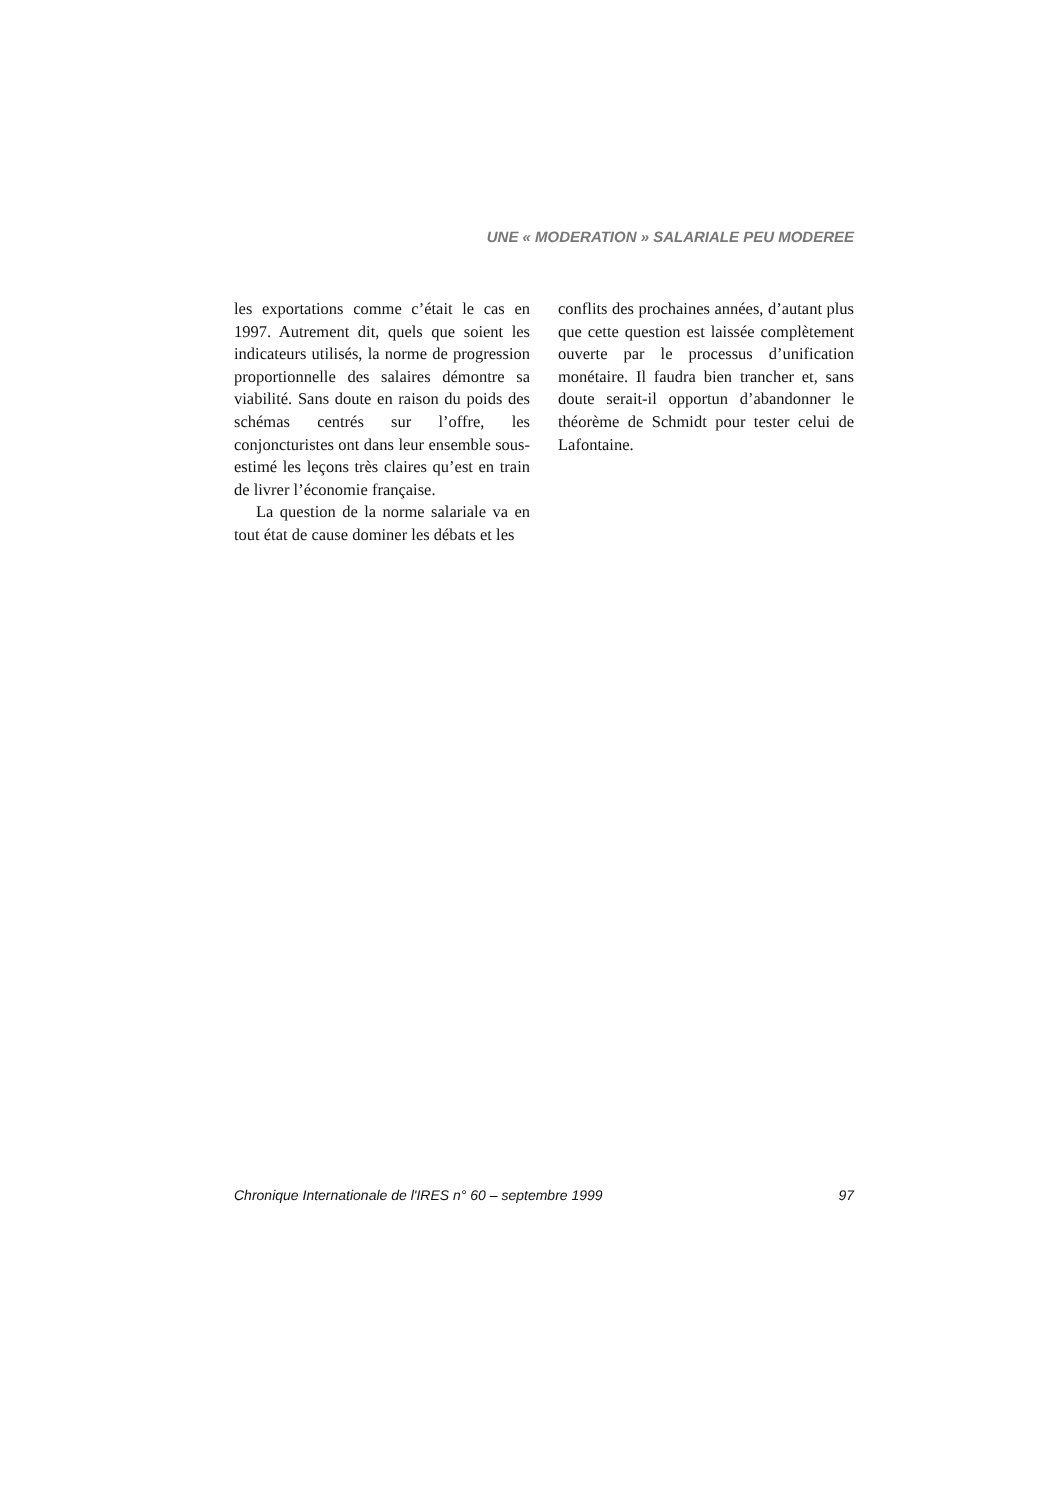UNE « MODERATION » SALARIALE PEU MODEREE
les exportations comme c’était le cas en 1997. Autrement dit, quels que soient les indicateurs utilisés, la norme de progression proportionnelle des salaires démontre sa viabilité. Sans doute en raison du poids des schémas centrés sur l’offre, les conjoncturistes ont dans leur ensemble sous-estimé les leçons très claires qu’est en train de livrer l’économie française.
La question de la norme salariale va en tout état de cause dominer les débats et les
conflits des prochaines années, d’autant plus que cette question est laissée complètement ouverte par le processus d’unification monétaire. Il faudra bien trancher et, sans doute serait-il opportun d’abandonner le théorème de Schmidt pour tester celui de Lafontaine.
Chronique Internationale de l'IRES n° 60 – septembre 1999 97